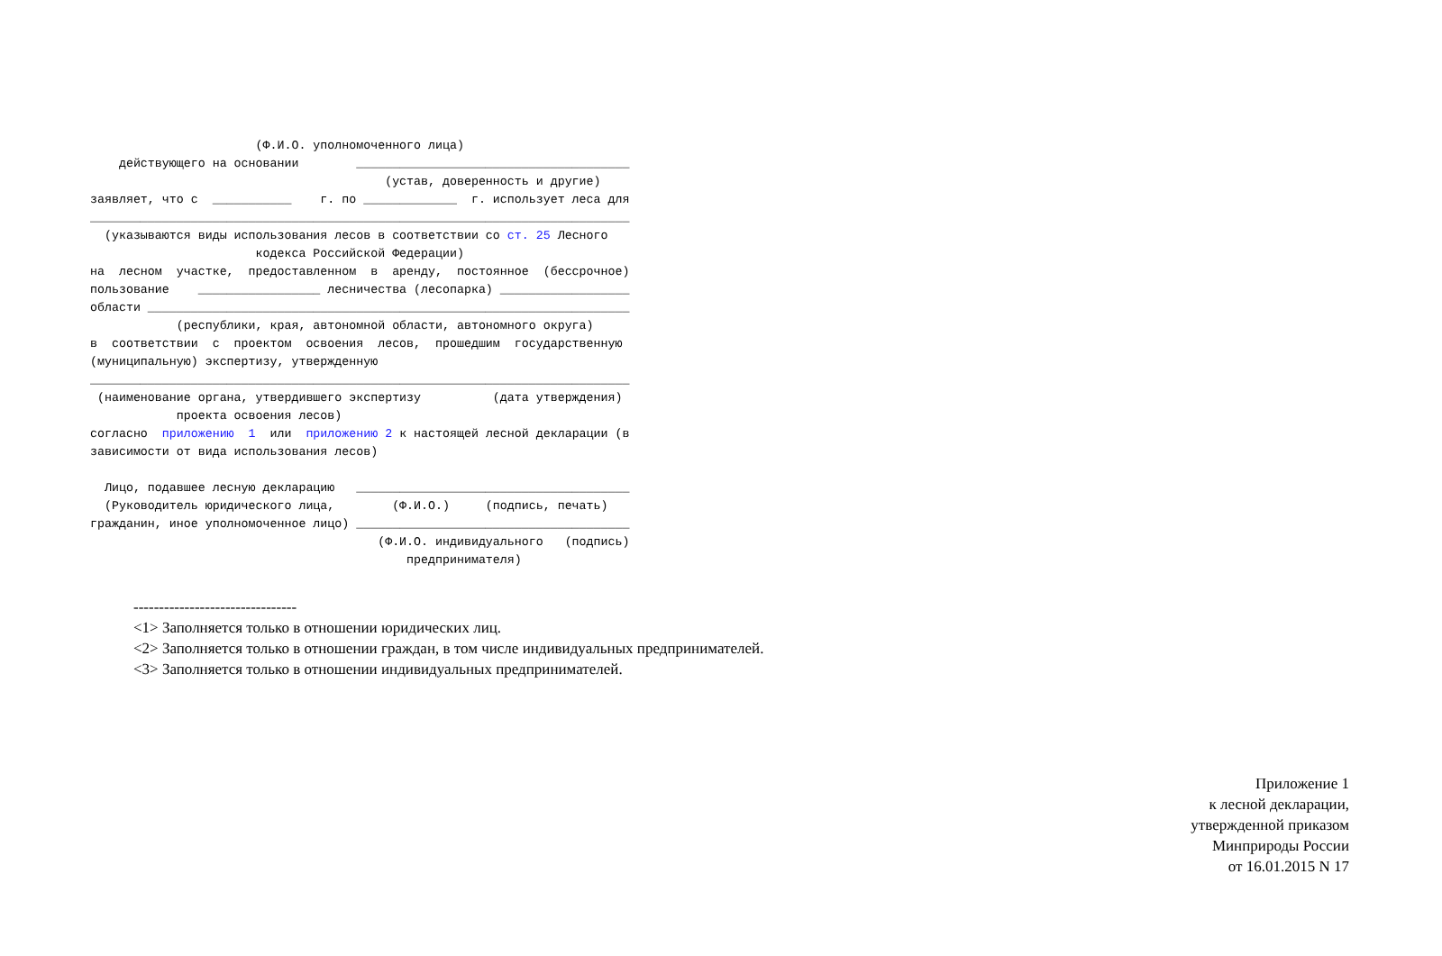(Ф.И.О. уполномоченного лица)
    действующего на основании        ______________________________________
                                         (устав, доверенность и другие)
заявляет, что с  ___________    г. по _____________  г. использует леса для
___________________________________________________________________________
  (указываются виды использования лесов в соответствии со ст. 25 Лесного
                       кодекса Российской Федерации)
на  лесном  участке,  предоставленном  в  аренду,  постоянное  (бессрочное)
пользование    _________________ лесничества (лесопарка) __________________
области ___________________________________________________________________
            (республики, края, автономной области, автономного округа)
в  соответствии  с  проектом  освоения  лесов,  прошедшим  государственную
(муниципальную) экспертизу, утвержденную
___________________________________________________________________________
 (наименование органа, утвердившего экспертизу          (дата утверждения)
            проекта освоения лесов)
согласно  приложению  1  или  приложению 2 к настоящей лесной декларации (в
зависимости от вида использования лесов)

  Лицо, подавшее лесную декларацию   ______________________________________
  (Руководитель юридического лица,        (Ф.И.О.)     (подпись, печать)
гражданин, иное уполномоченное лицо) ______________________________________
                                        (Ф.И.О. индивидуального   (подпись)
                                            предпринимателя)
--------------------------------
<1> Заполняется только в отношении юридических лиц.
<2> Заполняется только в отношении граждан, в том числе индивидуальных предпринимателей.
<3> Заполняется только в отношении индивидуальных предпринимателей.
Приложение 1
к лесной декларации,
утвержденной приказом
Минприроды России
от 16.01.2015 N 17